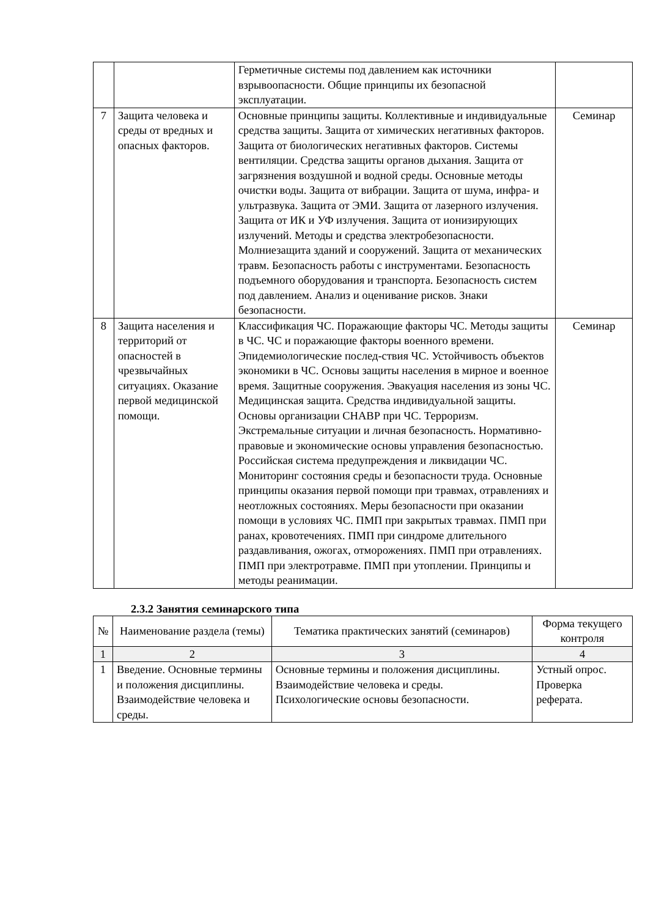| | | Герметичные системы под давлением как источники взрывоопасности. Общие принципы их безопасной эксплуатации. | |
| 7 | Защита человека и среды от вредных и опасных факторов. | Основные принципы защиты. Коллективные и индивидуальные средства защиты. Защита от химических негативных факторов. Защита от биологических негативных факторов. Системы вентиляции. Средства защиты органов дыхания. Защита от загрязнения воздушной и водной среды. Основные методы очистки воды. Защита от вибрации. Защита от шума, инфра- и ультразвука. Защита от ЭМИ. Защита от лазерного излучения. Защита от ИК и УФ излучения. Защита от ионизирующих излучений. Методы и средства электробезопасности. Молниезащита зданий и сооружений. Защита от механических травм. Безопасность работы с инструментами. Безопасность подъемного оборудования и транспорта. Безопасность систем под давлением. Анализ и оценивание рисков. Знаки безопасности. | Семинар |
| 8 | Защита населения и территорий от опасностей в чрезвычайных ситуациях. Оказание первой медицинской помощи. | Классификация ЧС. Поражающие факторы ЧС. Методы защиты в ЧС. ЧС и поражающие факторы военного времени. Эпидемиологические послед-ствия ЧС. Устойчивость объектов экономики в ЧС. Основы защиты населения в мирное и военное время. Защитные сооружения. Эвакуация населения из зоны ЧС. Медицинская защита. Средства индивидуальной защиты. Основы организации СНАВР при ЧС. Терроризм. Экстремальные ситуации и личная безопасность. Нормативно-правовые и экономические основы управления безопасностью. Российская система предупреждения и ликвидации ЧС. Мониторинг состояния среды и безопасности труда. Основные принципы оказания первой помощи при травмах, отравлениях и неотложных состояниях. Меры безопасности при оказании помощи в условиях ЧС. ПМП при закрытых травмах. ПМП при ранах, кровотечениях. ПМП при синдроме длительного раздавливания, ожогах, отморожениях. ПМП при отравлениях. ПМП при электротравме. ПМП при утоплении. Принципы и методы реанимации. | Семинар |
2.3.2 Занятия семинарского типа
| № | Наименование раздела (темы) | Тематика практических занятий (семинаров) | Форма текущего контроля |
| --- | --- | --- | --- |
| 1 | 2 | 3 | 4 |
| 1 | Введение. Основные термины и положения дисциплины. Взаимодействие человека и среды. | Основные термины и положения дисциплины. Взаимодействие человека и среды. Психологические основы безопасности. | Устный опрос. Проверка реферата. |